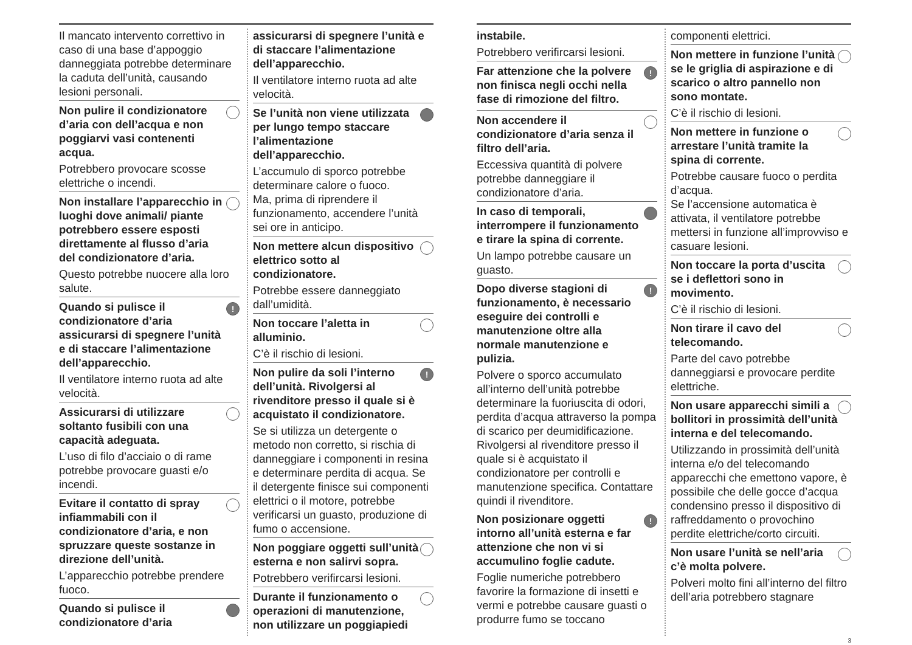Il mancato intervento correttivo in caso di una base d’appoggio danneggiata potrebbe determinare la caduta dell’unità, causando lesioni personali.
Non pulire il condizionatore d’aria con dell’acqua e non poggiarvi vasi contenenti acqua.
Potrebbero provocare scosse elettriche o incendi.
Non installare l’apparecchio in luoghi dove animali/ piante potrebbero essere esposti direttamente al flusso d’aria del condizionatore d’aria.
Questo potrebbe nuocere alla loro salute.
Quando si pulisce il condizionatore d’aria assicurarsi di spegnere l’unità e di staccare l’alimentazione dell’apparecchio.!
Il ventilatore interno ruota ad alte velocità.
Assicurarsi di utilizzare soltanto fusibili con una capacità adeguata.
L’uso di filo d’acciaio o di rame potrebbe provocare guasti e/o incendi.
Evitare il contatto di spray infiammabili con il condizionatore d’aria, e non spruzzare queste sostanze in direzione dell’unità.
L’apparecchio potrebbe prendere fuoco.
Quando si pulisce il condizionatore d’aria
assicurarsi di spegnere l’unità e di staccare l’alimentazione dell’apparecchio.
Il ventilatore interno ruota ad alte velocità.
Se l’unità non viene utilizzata per lungo tempo staccare l’alimentazione dell’apparecchio.
L’accumulo di sporco potrebbe determinare calore o fuoco.
Ma, prima di riprendere il funzionamento, accendere l’unità sei ore in anticipo.
Non mettere alcun dispositivo elettrico sotto al condizionatore.
Potrebbe essere danneggiato dall’umidità.
Non toccare l’aletta in alluminio.
C’è il rischio di lesioni.
Non pulire da soli l’interno dell’unità. Rivolgersi al rivenditore presso il quale si è acquistato il condizionatore.!
Se si utilizza un detergente o metodo non corretto, si rischia di danneggiare i componenti in resina e determinare perdita di acqua. Se il detergente finisce sui componenti elettrici o il motore, potrebbe verificarsi un guasto, produzione di fumo o accensione.
Non poggiare oggetti sull’unità esterna e non salirvi sopra.
Potrebbero verifircarsi lesioni.
Durante il funzionamento o operazioni di manutenzione, non utilizzare un poggiapiedi
instabile.
Potrebbero verifircarsi lesioni.
Far attenzione che la polvere non finisca negli occhi nella fase di rimozione del filtro.!
Non accendere il condizionatore d’aria senza il filtro dell’aria.
Eccessiva quantità di polvere potrebbe danneggiare il condizionatore d’aria.
In caso di temporali, interrompere il funzionamento e tirare la spina di corrente.
Un lampo potrebbe causare un guasto.
Dopo diverse stagioni di funzionamento, è necessario eseguire dei controlli e manutenzione oltre alla normale manutenzione e pulizia.!
Polvere o sporco accumulato all’interno dell’unità potrebbe determinare la fuoriuscita di odori, perdita d’acqua attraverso la pompa di scarico per deumidificazione. Rivolgersi al rivenditore presso il quale si è acquistato il condizionatore per controlli e manutenzione specifica. Contattare quindi il rivenditore.
Non posizionare oggetti intorno all’unità esterna e far attenzione che non vi si accumulino foglie cadute.!
Foglie numeriche potrebbero favorire la formazione di insetti e vermi e potrebbe causare guasti o produrre fumo se toccano
componenti elettrici.
Non mettere in funzione l’unità se le griglia di aspirazione e di scarico o altro pannello non sono montate.
C’è il rischio di lesioni.
Non mettere in funzione o arrestare l’unità tramite la spina di corrente.
Potrebbe causare fuoco o perdita d’acqua.
Se l’accensione automatica è attivata, il ventilatore potrebbe mettersi in funzione all’improvviso e casuare lesioni.
Non toccare la porta d’uscita se i deflettori sono in movimento.
C’è il rischio di lesioni.
Non tirare il cavo del telecomando.
Parte del cavo potrebbe danneggiarsi e provocare perdite elettriche.
Non usare apparecchi simili a bollitori in prossimità dell’unità interna e del telecomando.
Utilizzando in prossimità dell’unità interna e/o del telecomando apparecchi che emettono vapore, è possibile che delle gocce d’acqua condensino presso il dispositivo di raffreddamento o provochino perdite elettriche/corto circuiti.
Non usare l’unità se nell’aria c’è molta polvere.
Polveri molto fini all’interno del filtro dell’aria potrebbero stagnare
3